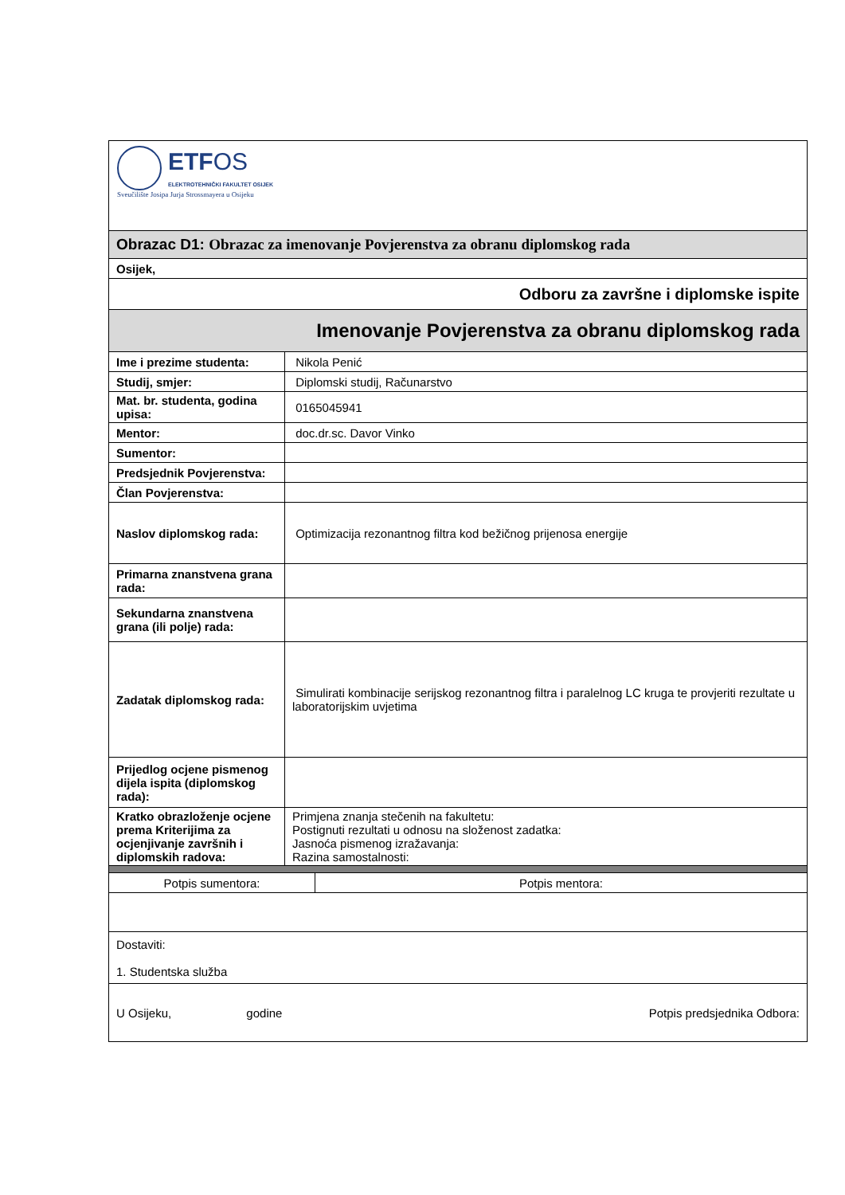| ETF OS ELEKTROTEHNIČKI FAKULTET OSIJEK Sveučilište Josipa Jurja Strossmayera u Osijeku | |
| Obrazac D1: Obrazac za imenovanje Povjerenstva za obranu diplomskog rada | |
| Osijek, | |
| Odboru za završne i diplomske ispite | |
| Imenovanje Povjerenstva za obranu diplomskog rada | |
| Ime i prezime studenta: | Nikola Penić |
| Studij, smjer: | Diplomski studij, Računarstvo |
| Mat. br. studenta, godina upisa: | 0165045941 |
| Mentor: | doc.dr.sc. Davor Vinko |
| Sumentor: | |
| Predsjednik Povjerenstva: | |
| Član Povjerenstva: | |
| Naslov diplomskog rada: | Optimizacija rezonantnog filtra kod bežičnog prijenosa energije |
| Primarna znanstvena grana rada: | |
| Sekundarna znanstvena grana (ili polje) rada: | |
| Zadatak diplomskog rada: | Simulirati kombinacije serijskog rezonantnog filtra i paralelnog LC kruga te provjeriti rezultate u laboratorijskim uvjetima |
| Prijedlog ocjene pismenog dijela ispita (diplomskog rada): | |
| Kratko obrazloženje ocjene prema Kriterijima za ocjenjivanje završnih i diplomskih radova: | Primjena znanja stečenih na fakultetu: Postignuti rezultati u odnosu na složenost zadatka: Jasnoća pismenog izražavanja: Razina samostalnosti: |
| Potpis sumentora: | Potpis mentora: |
| Dostaviti: 1. Studentska služba | |
| U Osijeku, godine Potpis predsjednika Odbora: | |